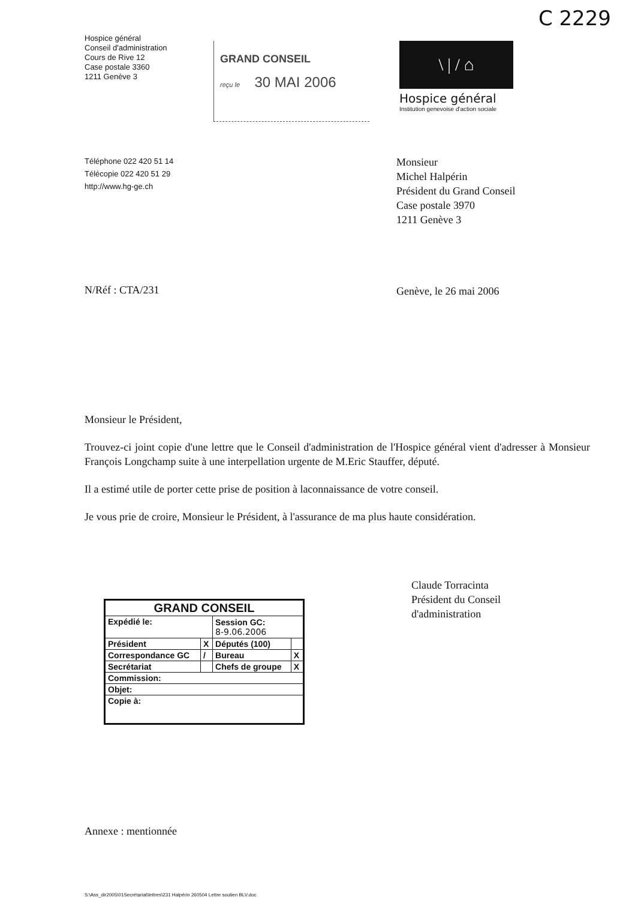C 2229
Hospice général
Conseil d'administration
Cours de Rive 12
Case postale 3360
1211 Genève 3
GRAND CONSEIL
reçu le 30 MAI 2006
\ | / ⌂
Hospice général
Institution genevoise d'action sociale
Téléphone 022 420 51 14
Télécopie 022 420 51 29
http://www.hg-ge.ch
Monsieur
Michel Halpérin
Président du Grand Conseil
Case postale 3970
1211 Genève 3
N/Réf : CTA/231
Genève, le 26 mai 2006
Monsieur le Président,
Trouvez-ci joint copie d'une lettre que le Conseil d'administration de l'Hospice général vient d'adresser à Monsieur François Longchamp suite à une interpellation urgente de M.Eric Stauffer, député.
Il a estimé utile de porter cette prise de position à laconnaissance de votre conseil.
Je vous prie de croire, Monsieur le Président, à l'assurance de ma plus haute considération.
| GRAND CONSEIL | | | |
| --- | --- | --- | --- |
| Expédié le: | | Session GC: 8-9.06.2006 | |
| Président | X | Députés (100) | |
| Correspondance GC | / | Bureau | X |
| Secrétariat | | Chefs de groupe | X |
| Commission: | | | |
| Objet: | | | |
| Copie à: | | | |
Claude Torracinta
Président du Conseil
d'administration
Annexe : mentionnée
S:\Ass_dir2005\01Secrétariat\lettres\231 Halpérin 260504 Lettre soutien BLV.doc